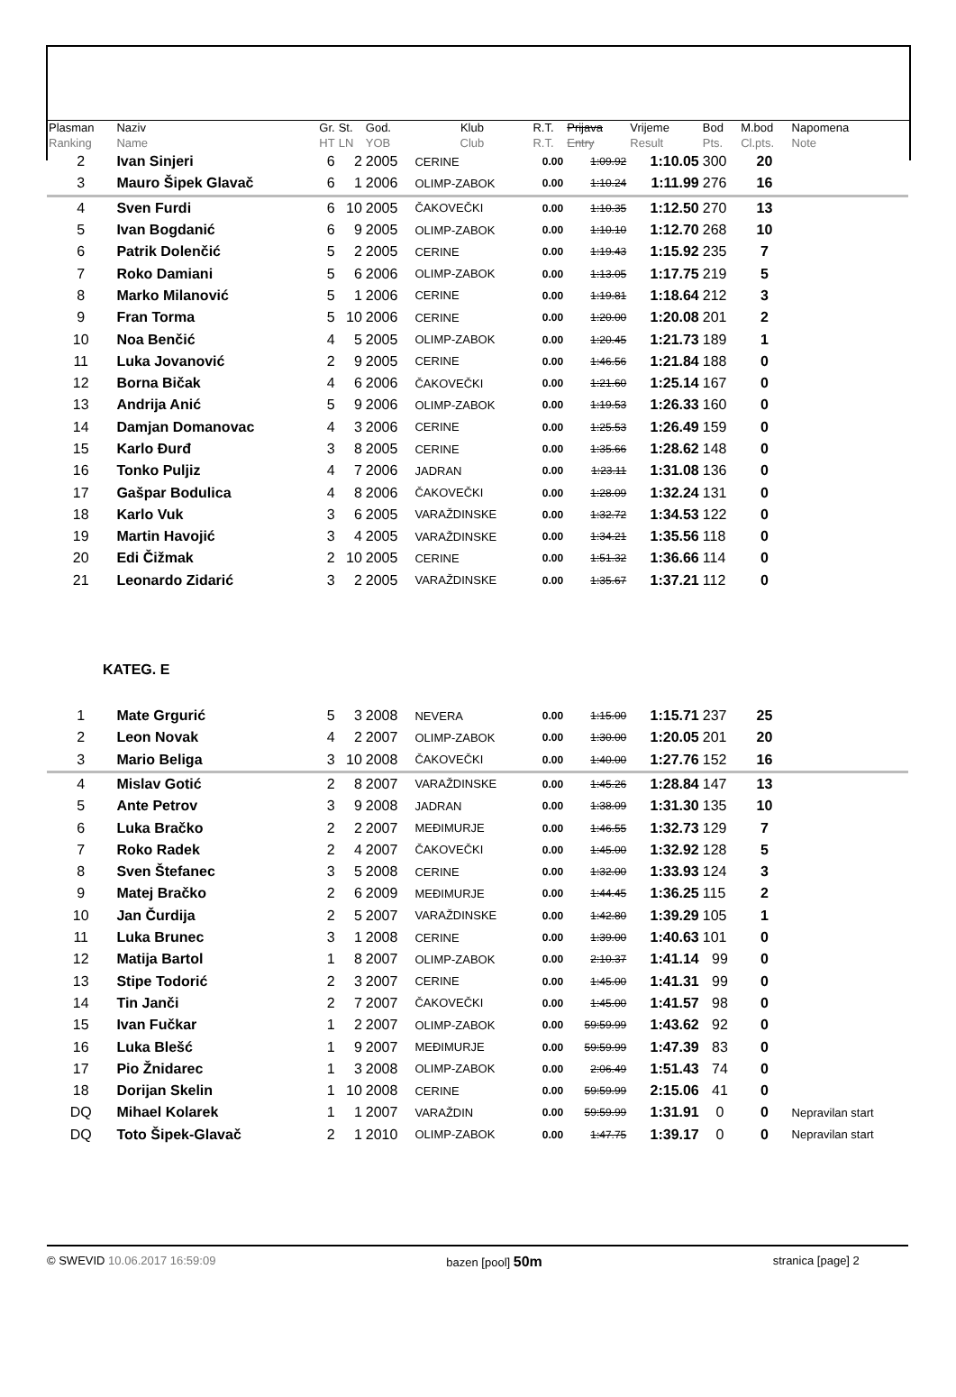| Plasman Ranking | Naziv Name | Gr. HT | St. LN | God. YOB | Klub Club | R.T. R.T. | Prijava Entry | Vrijeme Result | Bod Pts. | M.bod Cl.pts. | Napomena Note |
| --- | --- | --- | --- | --- | --- | --- | --- | --- | --- | --- | --- |
| 2 | Ivan Sinjeri | 6 | 2 | 2005 | CERINE | 0.00 | 1:09.92 | 1:10.05 | 300 | 20 | |
| 3 | Mauro Šipek Glavač | 6 | 1 | 2006 | OLIMP-ZABOK | 0.00 | 1:10.24 | 1:11.99 | 276 | 16 | |
| 4 | Sven Furdi | 6 | 10 | 2005 | ČAKOVEČKI | 0.00 | 1:10.35 | 1:12.50 | 270 | 13 | |
| 5 | Ivan Bogdanić | 6 | 9 | 2005 | OLIMP-ZABOK | 0.00 | 1:10.10 | 1:12.70 | 268 | 10 | |
| 6 | Patrik Dolenčić | 5 | 2 | 2005 | CERINE | 0.00 | 1:19.43 | 1:15.92 | 235 | 7 | |
| 7 | Roko Damiani | 5 | 6 | 2006 | OLIMP-ZABOK | 0.00 | 1:13.05 | 1:17.75 | 219 | 5 | |
| 8 | Marko Milanović | 5 | 1 | 2006 | CERINE | 0.00 | 1:19.81 | 1:18.64 | 212 | 3 | |
| 9 | Fran Torma | 5 | 10 | 2006 | CERINE | 0.00 | 1:20.00 | 1:20.08 | 201 | 2 | |
| 10 | Noa Benčić | 4 | 5 | 2005 | OLIMP-ZABOK | 0.00 | 1:20.45 | 1:21.73 | 189 | 1 | |
| 11 | Luka Jovanović | 2 | 9 | 2005 | CERINE | 0.00 | 1:46.56 | 1:21.84 | 188 | 0 | |
| 12 | Borna Bičak | 4 | 6 | 2006 | ČAKOVEČKI | 0.00 | 1:21.60 | 1:25.14 | 167 | 0 | |
| 13 | Andrija Anić | 5 | 9 | 2006 | OLIMP-ZABOK | 0.00 | 1:19.53 | 1:26.33 | 160 | 0 | |
| 14 | Damjan Domanovac | 4 | 3 | 2006 | CERINE | 0.00 | 1:25.53 | 1:26.49 | 159 | 0 | |
| 15 | Karlo Đurđ | 3 | 8 | 2005 | CERINE | 0.00 | 1:35.66 | 1:28.62 | 148 | 0 | |
| 16 | Tonko Puljiz | 4 | 7 | 2006 | JADRAN | 0.00 | 1:23.11 | 1:31.08 | 136 | 0 | |
| 17 | Gašpar Bodulica | 4 | 8 | 2006 | ČAKOVEČKI | 0.00 | 1:28.09 | 1:32.24 | 131 | 0 | |
| 18 | Karlo Vuk | 3 | 6 | 2005 | VARAŽDINSKE | 0.00 | 1:32.72 | 1:34.53 | 122 | 0 | |
| 19 | Martin Havojić | 3 | 4 | 2005 | VARAŽDINSKE | 0.00 | 1:34.21 | 1:35.56 | 118 | 0 | |
| 20 | Edi Čižmak | 2 | 10 | 2005 | CERINE | 0.00 | 1:51.32 | 1:36.66 | 114 | 0 | |
| 21 | Leonardo Zidarić | 3 | 2 | 2005 | VARAŽDINSKE | 0.00 | 1:35.67 | 1:37.21 | 112 | 0 | |
| KATEG. E | | | | | | | | | | | |
| 1 | Mate Grgurić | 5 | 3 | 2008 | NEVERA | 0.00 | 1:15.00 | 1:15.71 | 237 | 25 | |
| 2 | Leon Novak | 4 | 2 | 2007 | OLIMP-ZABOK | 0.00 | 1:30.00 | 1:20.05 | 201 | 20 | |
| 3 | Mario Beliga | 3 | 10 | 2008 | ČAKOVEČKI | 0.00 | 1:40.00 | 1:27.76 | 152 | 16 | |
| 4 | Mislav Gotić | 2 | 8 | 2007 | VARAŽDINSKE | 0.00 | 1:45.26 | 1:28.84 | 147 | 13 | |
| 5 | Ante Petrov | 3 | 9 | 2008 | JADRAN | 0.00 | 1:38.09 | 1:31.30 | 135 | 10 | |
| 6 | Luka Bračko | 2 | 2 | 2007 | MEĐIMURJE | 0.00 | 1:46.55 | 1:32.73 | 129 | 7 | |
| 7 | Roko Radek | 2 | 4 | 2007 | ČAKOVEČKI | 0.00 | 1:45.00 | 1:32.92 | 128 | 5 | |
| 8 | Sven Štefanec | 3 | 5 | 2008 | CERINE | 0.00 | 1:32.00 | 1:33.93 | 124 | 3 | |
| 9 | Matej Bračko | 2 | 6 | 2009 | MEĐIMURJE | 0.00 | 1:44.45 | 1:36.25 | 115 | 2 | |
| 10 | Jan Čurdija | 2 | 5 | 2007 | VARAŽDINSKE | 0.00 | 1:42.80 | 1:39.29 | 105 | 1 | |
| 11 | Luka Brunec | 3 | 1 | 2008 | CERINE | 0.00 | 1:39.00 | 1:40.63 | 101 | 0 | |
| 12 | Matija Bartol | 1 | 8 | 2007 | OLIMP-ZABOK | 0.00 | 2:10.37 | 1:41.14 | 99 | 0 | |
| 13 | Stipe Todorić | 2 | 3 | 2007 | CERINE | 0.00 | 1:45.00 | 1:41.31 | 99 | 0 | |
| 14 | Tin Janči | 2 | 7 | 2007 | ČAKOVEČKI | 0.00 | 1:45.00 | 1:41.57 | 98 | 0 | |
| 15 | Ivan Fučkar | 1 | 2 | 2007 | OLIMP-ZABOK | 0.00 | 59:59.99 | 1:43.62 | 92 | 0 | |
| 16 | Luka Blešć | 1 | 9 | 2007 | MEĐIMURJE | 0.00 | 59:59.99 | 1:47.39 | 83 | 0 | |
| 17 | Pio Žnidarec | 1 | 3 | 2008 | OLIMP-ZABOK | 0.00 | 2:06.49 | 1:51.43 | 74 | 0 | |
| 18 | Dorijan Skelin | 1 | 10 | 2008 | CERINE | 0.00 | 59:59.99 | 2:15.06 | 41 | 0 | |
| DQ | Mihael Kolarek | 1 | 1 | 2007 | VARAŽDIN | 0.00 | 59:59.99 | 1:31.91 | 0 | 0 | Nepravilan start |
| DQ | Toto Šipek-Glavač | 2 | 1 | 2010 | OLIMP-ZABOK | 0.00 | 1:47.75 | 1:39.17 | 0 | 0 | Nepravilan start |
© SWEVID 10.06.2017 16:59:09 bazen [pool] 50m stranica [page] 2